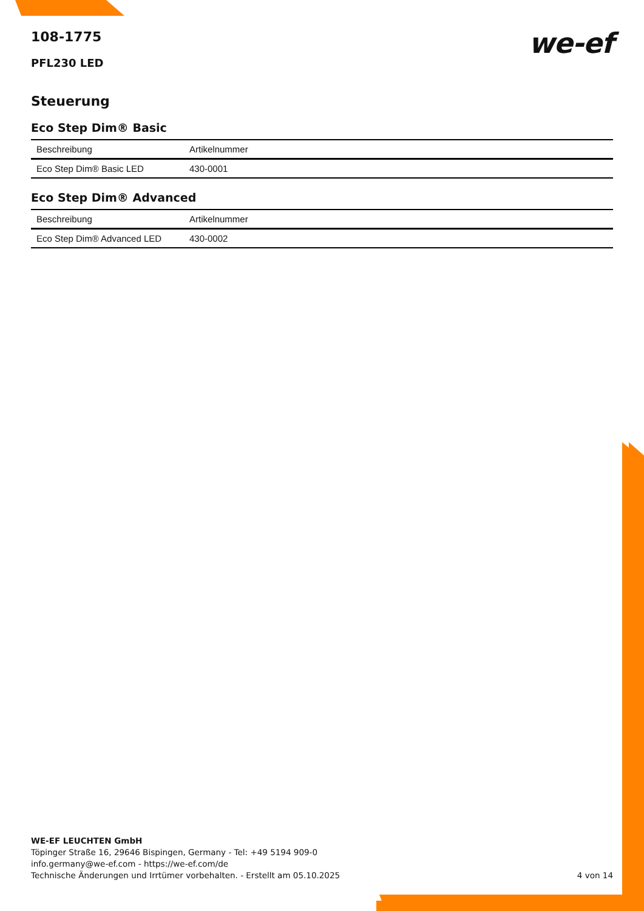we-ef
108-1775
PFL230 LED
Steuerung
Eco Step Dim® Basic
| Beschreibung | Artikelnummer |
| --- | --- |
| Eco Step Dim® Basic LED | 430-0001 |
Eco Step Dim® Advanced
| Beschreibung | Artikelnummer |
| --- | --- |
| Eco Step Dim® Advanced LED | 430-0002 |
WE-EF LEUCHTEN GmbH
Töpinger Straße 16, 29646 Bispingen, Germany - Tel: +49 5194 909-0
info.germany@we-ef.com - https://we-ef.com/de
Technische Änderungen und Irrtümer vorbehalten. - Erstellt am 05.10.2025 4 von 14